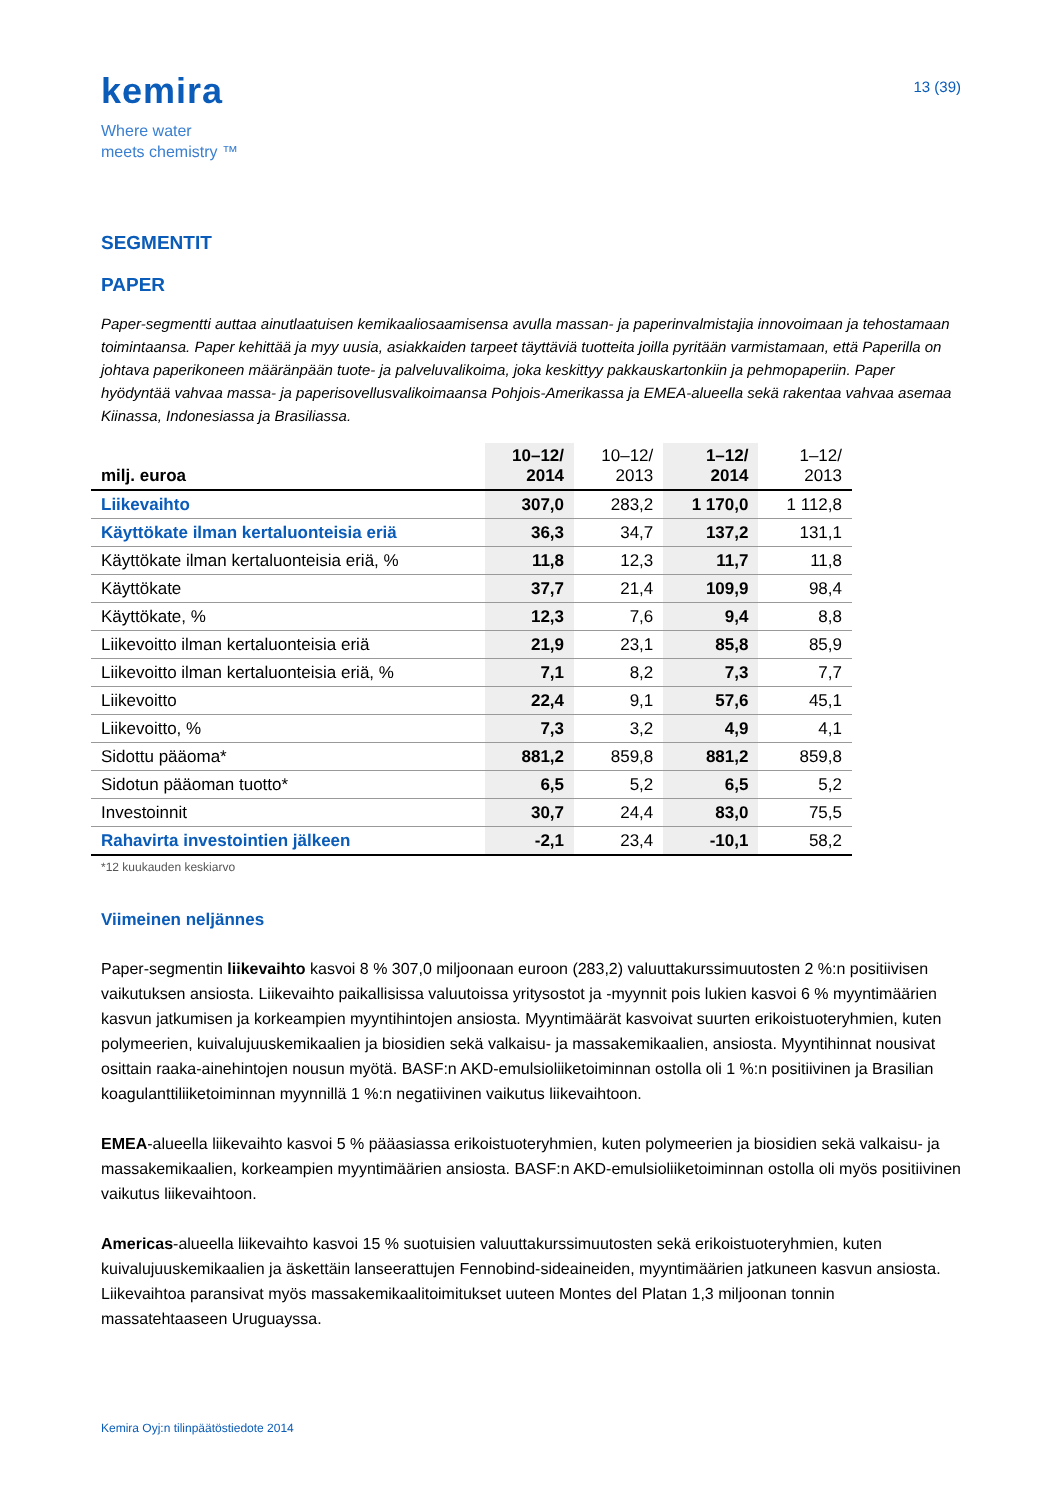kemira
Where water
meets chemistry ™
13 (39)
SEGMENTIT
PAPER
Paper-segmentti auttaa ainutlaatuisen kemikaaliosaamisensa avulla massan- ja paperinvalmistajia innovoimaan ja tehostamaan toimintaansa. Paper kehittää ja myy uusia, asiakkaiden tarpeet täyttäviä tuotteita joilla pyritään varmistamaan, että Paperilla on johtava paperikoneen määränpään tuote- ja palveluvalikoima, joka keskittyy pakkauskartonkiin ja pehmopaperiin. Paper hyödyntää vahvaa massa- ja paperisovellusvalikoimaansa Pohjois-Amerikassa ja EMEA-alueella sekä rakentaa vahvaa asemaa Kiinassa, Indonesiassa ja Brasiliassa.
| milj. euroa | 10–12/ 2014 | 10–12/ 2013 | 1–12/ 2014 | 1–12/ 2013 |
| --- | --- | --- | --- | --- |
| Liikevaihto | 307,0 | 283,2 | 1 170,0 | 1 112,8 |
| Käyttökate ilman kertaluonteisia eriä | 36,3 | 34,7 | 137,2 | 131,1 |
| Käyttökate ilman kertaluonteisia eriä, % | 11,8 | 12,3 | 11,7 | 11,8 |
| Käyttökate | 37,7 | 21,4 | 109,9 | 98,4 |
| Käyttökate, % | 12,3 | 7,6 | 9,4 | 8,8 |
| Liikevoitto ilman kertaluonteisia eriä | 21,9 | 23,1 | 85,8 | 85,9 |
| Liikevoitto ilman kertaluonteisia eriä, % | 7,1 | 8,2 | 7,3 | 7,7 |
| Liikevoitto | 22,4 | 9,1 | 57,6 | 45,1 |
| Liikevoitto, % | 7,3 | 3,2 | 4,9 | 4,1 |
| Sidottu pääoma* | 881,2 | 859,8 | 881,2 | 859,8 |
| Sidotun pääoman tuotto* | 6,5 | 5,2 | 6,5 | 5,2 |
| Investoinnit | 30,7 | 24,4 | 83,0 | 75,5 |
| Rahavirta investointien jälkeen | -2,1 | 23,4 | -10,1 | 58,2 |
*12 kuukauden keskiarvo
Viimeinen neljännes
Paper-segmentin liikevaihto kasvoi 8 % 307,0 miljoonaan euroon (283,2) valuuttakurssimuutosten 2 %:n positiivisen vaikutuksen ansiosta. Liikevaihto paikallisissa valuutoissa yritysostot ja -myynnit pois lukien kasvoi 6 % myyntimäärien kasvun jatkumisen ja korkeampien myyntihintojen ansiosta. Myyntimäärät kasvoivat suurten erikoistuoteryhmien, kuten polymeerien, kuivalujuuskemikaalien ja biosidien sekä valkaisu- ja massakemikaalien, ansiosta. Myyntihinnat nousivat osittain raaka-ainehintojen nousun myötä. BASF:n AKD-emulsioliiketoiminnan ostolla oli 1 %:n positiivinen ja Brasilian koagulanttiliiketoiminnan myynnillä 1 %:n negatiivinen vaikutus liikevaihtoon.
EMEA-alueella liikevaihto kasvoi 5 % pääasiassa erikoistuoteryhmien, kuten polymeerien ja biosidien sekä valkaisu- ja massakemikaalien, korkeampien myyntimäärien ansiosta. BASF:n AKD-emulsioliiketoiminnan ostolla oli myös positiivinen vaikutus liikevaihtoon.
Americas-alueella liikevaihto kasvoi 15 % suotuisien valuuttakurssimuutosten sekä erikoistuoteryhmien, kuten kuivalujuuskemikaalien ja äskettäin lanseerattujen Fennobind-sideaineiden, myyntimäärien jatkuneen kasvun ansiosta. Liikevaihtoa paransivat myös massakemikaalitoimitukset uuteen Montes del Platan 1,3 miljoonan tonnin massatehtaaseen Uruguayssa.
Kemira Oyj:n tilinpäätöstiedote 2014